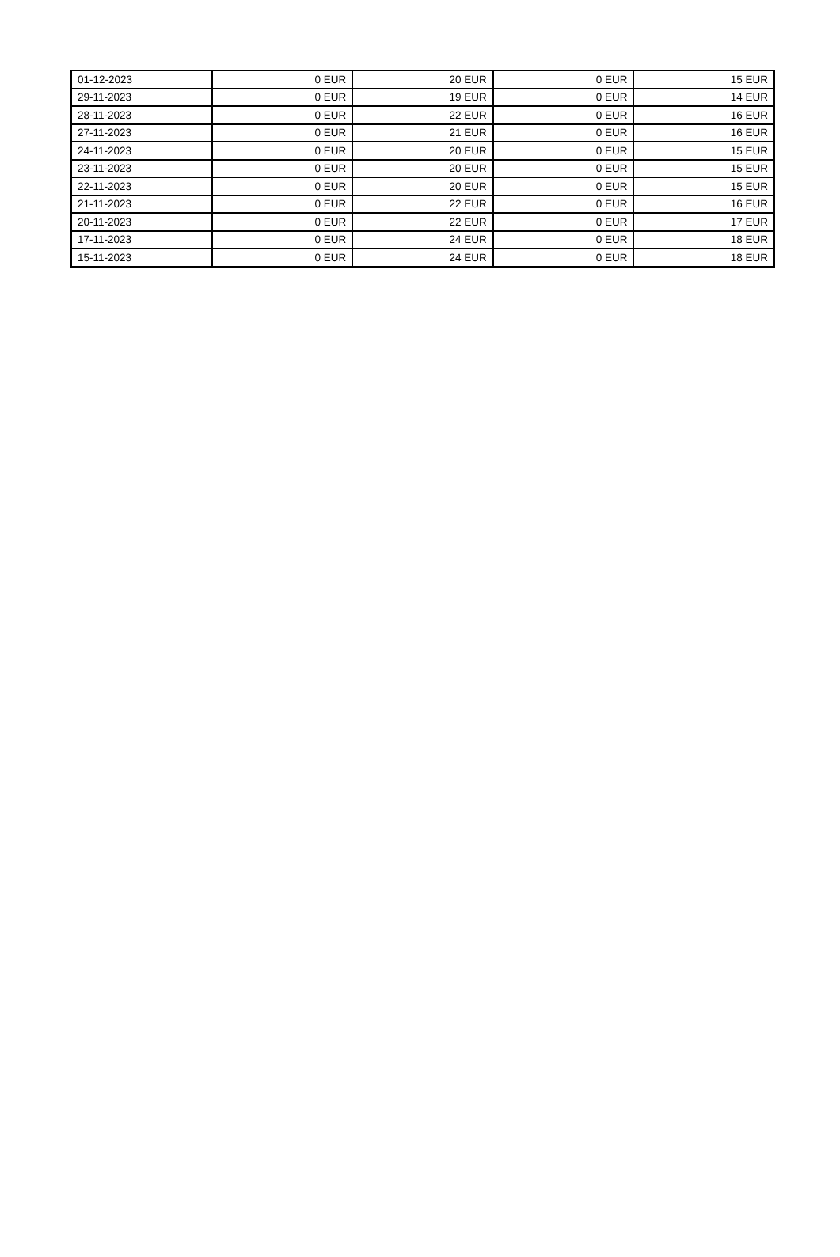| 01-12-2023 | 0 EUR | 20 EUR | 0 EUR | 15 EUR |
| 29-11-2023 | 0 EUR | 19 EUR | 0 EUR | 14 EUR |
| 28-11-2023 | 0 EUR | 22 EUR | 0 EUR | 16 EUR |
| 27-11-2023 | 0 EUR | 21 EUR | 0 EUR | 16 EUR |
| 24-11-2023 | 0 EUR | 20 EUR | 0 EUR | 15 EUR |
| 23-11-2023 | 0 EUR | 20 EUR | 0 EUR | 15 EUR |
| 22-11-2023 | 0 EUR | 20 EUR | 0 EUR | 15 EUR |
| 21-11-2023 | 0 EUR | 22 EUR | 0 EUR | 16 EUR |
| 20-11-2023 | 0 EUR | 22 EUR | 0 EUR | 17 EUR |
| 17-11-2023 | 0 EUR | 24 EUR | 0 EUR | 18 EUR |
| 15-11-2023 | 0 EUR | 24 EUR | 0 EUR | 18 EUR |